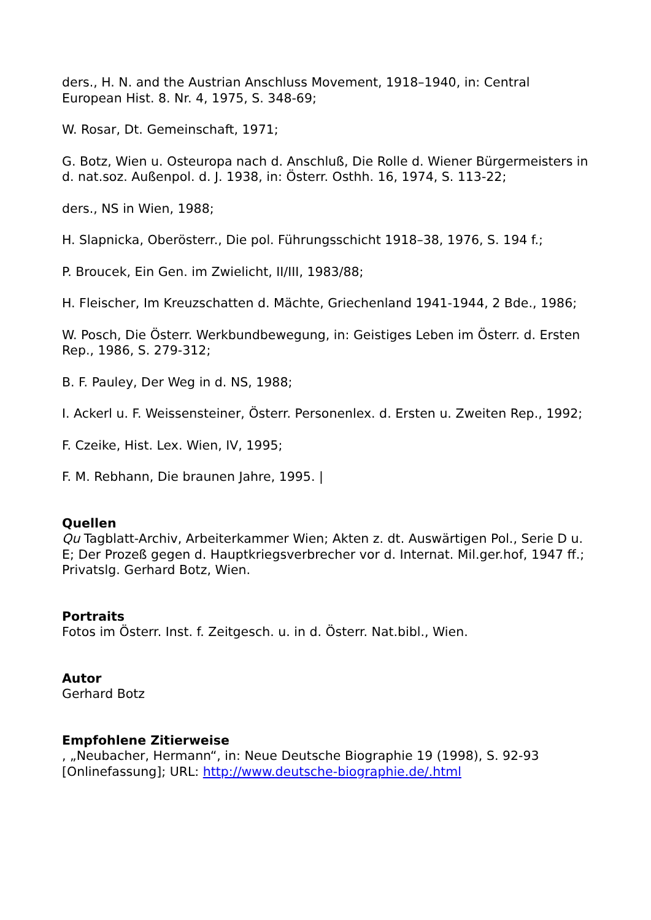ders., H. N. and the Austrian Anschluss Movement, 1918–1940, in: Central European Hist. 8. Nr. 4, 1975, S. 348-69;
W. Rosar, Dt. Gemeinschaft, 1971;
G. Botz, Wien u. Osteuropa nach d. Anschluß, Die Rolle d. Wiener Bürgermeisters in d. nat.soz. Außenpol. d. J. 1938, in: Österr. Osthh. 16, 1974, S. 113-22;
ders., NS in Wien, 1988;
H. Slapnicka, Oberösterr., Die pol. Führungsschicht 1918–38, 1976, S. 194 f.;
P. Broucek, Ein Gen. im Zwielicht, II/III, 1983/88;
H. Fleischer, Im Kreuzschatten d. Mächte, Griechenland 1941-1944, 2 Bde., 1986;
W. Posch, Die Österr. Werkbundbewegung, in: Geistiges Leben im Österr. d. Ersten Rep., 1986, S. 279-312;
B. F. Pauley, Der Weg in d. NS, 1988;
I. Ackerl u. F. Weissensteiner, Österr. Personenlex. d. Ersten u. Zweiten Rep., 1992;
F. Czeike, Hist. Lex. Wien, IV, 1995;
F. M. Rebhann, Die braunen Jahre, 1995. |
Quellen
Qu Tagblatt-Archiv, Arbeiterkammer Wien; Akten z. dt. Auswärtigen Pol., Serie D u. E; Der Prozeß gegen d. Hauptkriegsverbrecher vor d. Internat. Mil.ger.hof, 1947 ff.; Privatslg. Gerhard Botz, Wien.
Portraits
Fotos im Österr. Inst. f. Zeitgesch. u. in d. Österr. Nat.bibl., Wien.
Autor
Gerhard Botz
Empfohlene Zitierweise
, „Neubacher, Hermann“, in: Neue Deutsche Biographie 19 (1998), S. 92-93 [Onlinefassung]; URL: http://www.deutsche-biographie.de/.html